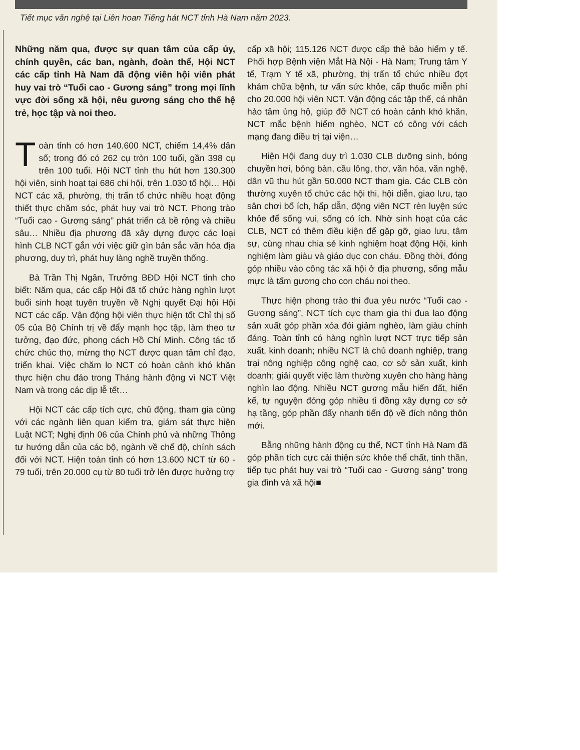Tiết mục văn nghệ tại Liên hoan Tiếng hát NCT tỉnh Hà Nam năm 2023.
Những năm qua, được sự quan tâm của cấp ủy, chính quyền, các ban, ngành, đoàn thể, Hội NCT các cấp tỉnh Hà Nam đã động viên hội viên phát huy vai trò “Tuổi cao - Gương sáng” trong mọi lĩnh vực đời sống xã hội, nêu gương sáng cho thế hệ trẻ, học tập và noi theo.
Toàn tỉnh có hơn 140.600 NCT, chiếm 14,4% dân số; trong đó có 262 cụ tròn 100 tuổi, gần 398 cụ trên 100 tuổi. Hội NCT tỉnh thu hút hơn 130.300 hội viên, sinh hoạt tại 686 chi hội, trên 1.030 tổ hội… Hội NCT các xã, phường, thị trấn tổ chức nhiều hoạt động thiết thực chăm sóc, phát huy vai trò NCT. Phong trào “Tuổi cao - Gương sáng” phát triển cả bề rộng và chiều sâu… Nhiều địa phương đã xây dựng được các loại hình CLB NCT gắn với việc giữ gìn bản sắc văn hóa địa phương, duy trì, phát huy làng nghề truyền thống.
Bà Trần Thị Ngân, Trưởng BĐD Hội NCT tỉnh cho biết: Năm qua, các cấp Hội đã tổ chức hàng nghìn lượt buổi sinh hoạt tuyên truyền về Nghị quyết Đại hội Hội NCT các cấp. Vận động hội viên thực hiện tốt Chỉ thị số 05 của Bộ Chính trị về đẩy mạnh học tập, làm theo tư tưởng, đạo đức, phong cách Hồ Chí Minh. Công tác tổ chức chúc thọ, mừng thọ NCT được quan tâm chỉ đạo, triển khai. Việc chăm lo NCT có hoàn cảnh khó khăn thực hiện chu đáo trong Tháng hành động vì NCT Việt Nam và trong các dịp lễ tết…
Hội NCT các cấp tích cực, chủ động, tham gia cùng với các ngành liên quan kiểm tra, giám sát thực hiện Luật NCT; Nghị định 06 của Chính phủ và những Thông tư hướng dẫn của các bộ, ngành về chế độ, chính sách đối với NCT. Hiện toàn tỉnh có hơn 13.600 NCT từ 60 - 79 tuổi, trên 20.000 cụ từ 80 tuổi trở lên được hưởng trợ
cấp xã hội; 115.126 NCT được cấp thẻ bảo hiểm y tế. Phối hợp Bệnh viện Mắt Hà Nội - Hà Nam; Trung tâm Y tế, Trạm Y tế xã, phường, thị trấn tổ chức nhiều đợt khám chữa bệnh, tư vấn sức khỏe, cấp thuốc miễn phí cho 20.000 hội viên NCT. Vận động các tập thể, cá nhân hảo tâm ủng hộ, giúp đỡ NCT có hoàn cảnh khó khăn, NCT mắc bệnh hiểm nghèo, NCT có công với cách mạng đang điều trị tại viện…
Hiện Hội đang duy trì 1.030 CLB dưỡng sinh, bóng chuyền hơi, bóng bàn, cầu lông, thơ, văn hóa, văn nghệ, dân vũ thu hút gần 50.000 NCT tham gia. Các CLB còn thường xuyên tổ chức các hội thi, hội diễn, giao lưu, tạo sân chơi bổ ích, hấp dẫn, động viên NCT rèn luyện sức khỏe để sống vui, sống có ích. Nhờ sinh hoạt của các CLB, NCT có thêm điều kiện để gặp gỡ, giao lưu, tâm sự, cùng nhau chia sẻ kinh nghiệm hoạt động Hội, kinh nghiệm làm giàu và giáo dục con cháu. Đồng thời, đóng góp nhiều vào công tác xã hội ở địa phương, sống mẫu mực là tấm gương cho con cháu noi theo.
Thực hiện phong trào thi đua yêu nước “Tuổi cao - Gương sáng”, NCT tích cực tham gia thi đua lao động sản xuất góp phần xóa đói giảm nghèo, làm giàu chính đáng. Toàn tỉnh có hàng nghìn lượt NCT trực tiếp sản xuất, kinh doanh; nhiều NCT là chủ doanh nghiệp, trang trại nông nghiệp công nghệ cao, cơ sở sản xuất, kinh doanh; giải quyết việc làm thường xuyên cho hàng hàng nghìn lao động. Nhiều NCT gương mẫu hiến đất, hiến kế, tự nguyện đóng góp nhiều tỉ đồng xây dựng cơ sở hạ tầng, góp phần đẩy nhanh tiến độ về đích nông thôn mới.
Bằng những hành động cụ thể, NCT tỉnh Hà Nam đã góp phần tích cực cải thiện sức khỏe thể chất, tinh thần, tiếp tục phát huy vai trò “Tuổi cao - Gương sáng” trong gia đình và xã hội■